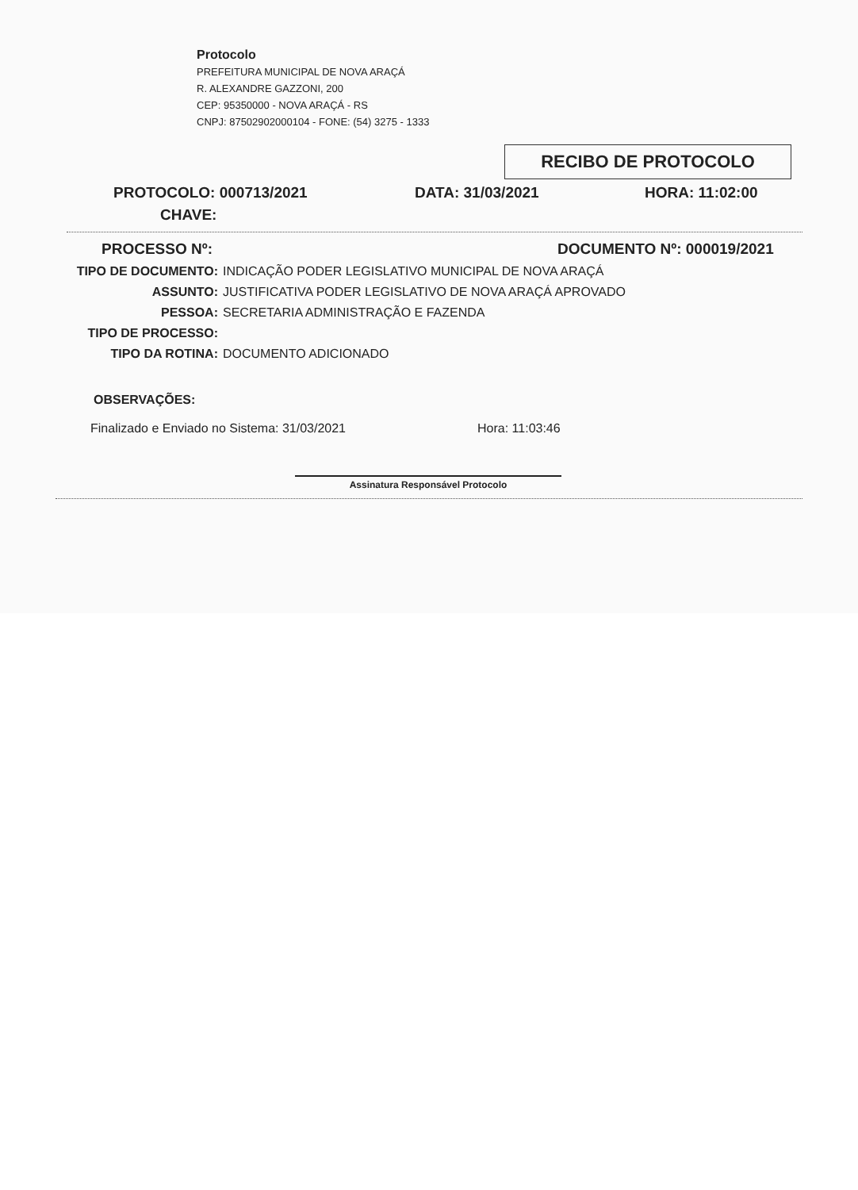Protocolo
PREFEITURA MUNICIPAL DE NOVA ARAÇÁ
R. ALEXANDRE GAZZONI, 200
CEP: 95350000 - NOVA ARAÇÁ - RS
CNPJ: 87502902000104 - FONE: (54) 3275 - 1333
RECIBO DE PROTOCOLO
PROTOCOLO: 000713/2021 DATA: 31/03/2021 HORA: 11:02:00
CHAVE:
PROCESSO Nº: DOCUMENTO Nº: 000019/2021
TIPO DE DOCUMENTO: INDICAÇÃO PODER LEGISLATIVO MUNICIPAL DE NOVA ARAÇÁ
ASSUNTO: JUSTIFICATIVA PODER LEGISLATIVO DE NOVA ARAÇÁ APROVADO
PESSOA: SECRETARIA ADMINISTRAÇÃO E FAZENDA
TIPO DE PROCESSO:
TIPO DA ROTINA: DOCUMENTO ADICIONADO
OBSERVAÇÕES:
Finalizado e Enviado no Sistema: 31/03/2021 Hora: 11:03:46
Assinatura Responsável Protocolo